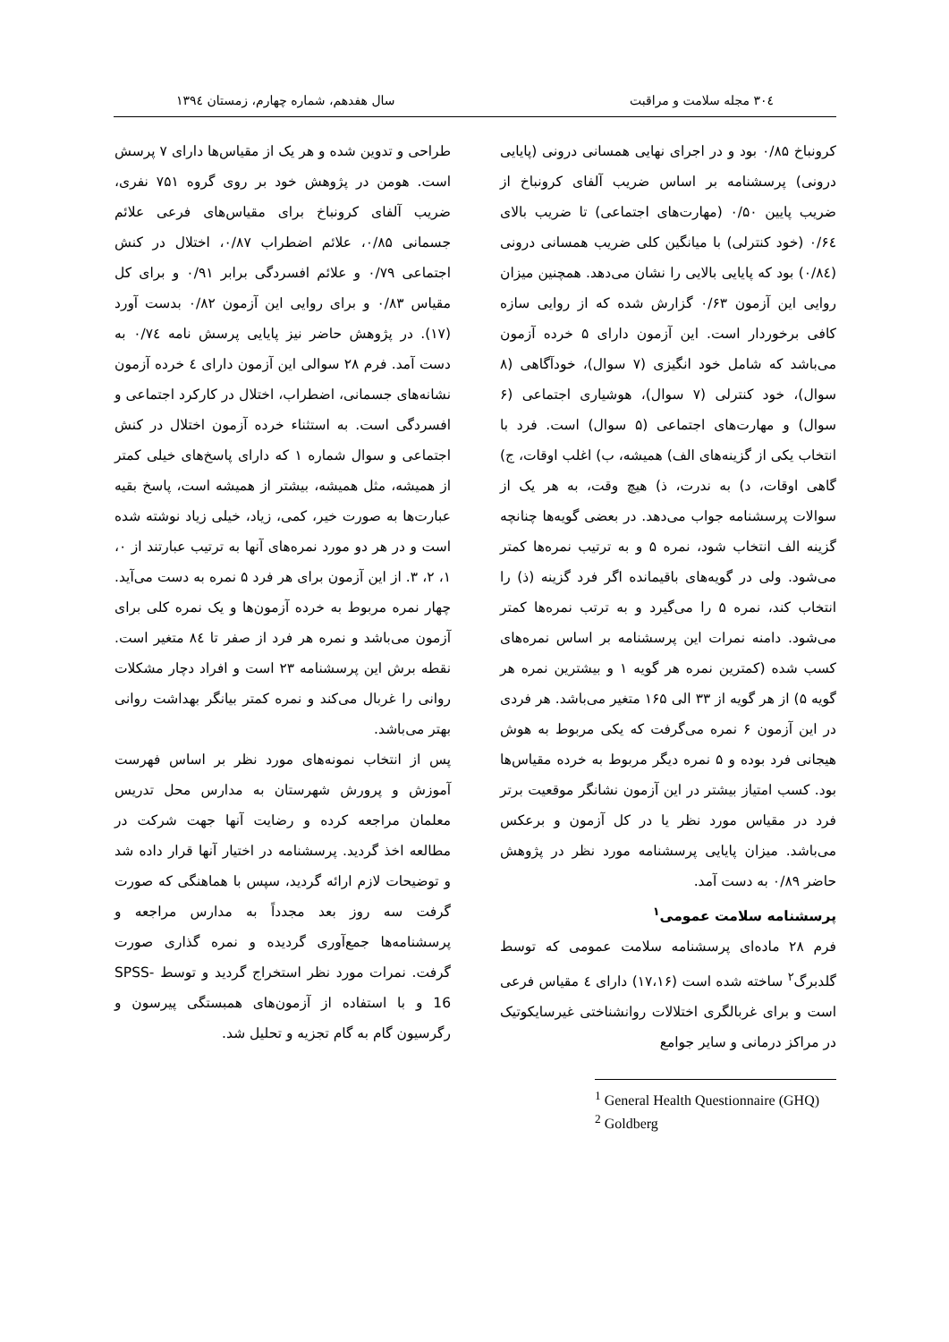۳۰٤ مجله سلامت و مراقبت سال هفدهم، شماره چهارم، زمستان ۱۳۹٤
کرونباخ ۰/۸۵ بود و در اجرای نهایی همسانی درونی (پایایی درونی) پرسشنامه بر اساس ضریب آلفای کرونباخ از ضریب پایین ۰/۵۰ (مهارت‌های اجتماعی) تا ضریب بالای ۰/۶٤ (خود کنترلی) با میانگین کلی ضریب همسانی درونی (۰/۸٤) بود که پایایی بالایی را نشان می‌دهد. همچنین میزان روایی این آزمون ۰/۶۳ گزارش شده که از روایی سازه کافی برخوردار است. این آزمون دارای ۵ خرده آزمون می‌باشد که شامل خود انگیزی (۷ سوال)، خودآگاهی (۸ سوال)، خود کنترلی (۷ سوال)، هوشیاری اجتماعی (۶ سوال) و مهارت‌های اجتماعی (۵ سوال) است. فرد با انتخاب یکی از گزینه‌های الف) همیشه، ب) اغلب اوقات، ج) گاهی اوقات، د) به ندرت، ذ) هیچ وقت، به هر یک از سوالات پرسشنامه جواب می‌دهد. در بعضی گویه‌ها چنانچه گزینه الف انتخاب شود، نمره ۵ و به ترتیب نمره‌ها کمتر می‌شود. ولی در گویه‌های باقیمانده اگر فرد گزینه (ذ) را انتخاب کند، نمره ۵ را می‌گیرد و به ترتب نمره‌ها کمتر می‌شود. دامنه نمرات این پرسشنامه بر اساس نمره‌های کسب شده (کمترین نمره هر گویه ۱ و بیشترین نمره هر گویه ۵) از هر گویه از ۳۳ الی ۱۶۵ متغیر می‌باشد. هر فردی در این آزمون ۶ نمره می‌گرفت که یکی مربوط به هوش هیجانی فرد بوده و ۵ نمره دیگر مربوط به خرده مقیاس‌ها بود. کسب امتیاز بیشتر در این آزمون نشانگر موقعیت برتر فرد در مقیاس مورد نظر یا در کل آزمون و برعکس می‌باشد. میزان پایایی پرسشنامه مورد نظر در پژوهش حاضر ۰/۸۹ به دست آمد.
پرسشنامه سلامت عمومی<sup>۱</sup>
فرم ۲۸ ماده‌ای پرسشنامه سلامت عمومی که توسط گلدبرگ<sup>۲</sup> ساخته شده است (۱۷،۱۶) دارای ٤ مقیاس فرعی است و برای غربالگری اختلالات روانشناختی غیرسایکوتیک در مراکز درمانی و سایر جوامع
<sup>1</sup> General Health Questionnaire (GHQ)
<sup>2</sup> Goldberg
طراحی و تدوین شده و هر یک از مقیاس‌ها دارای ۷ پرسش است. هومن در پژوهش خود بر روی گروه ۷۵۱ نفری، ضریب آلفای کرونباخ برای مقیاس‌های فرعی علائم جسمانی ۰/۸۵، علائم اضطراب ۰/۸۷، اختلال در کنش اجتماعی ۰/۷۹ و علائم افسردگی برابر ۰/۹۱ و برای کل مقیاس ۰/۸۳ و برای روایی این آزمون ۰/۸۲ بدست آورد (۱۷). در پژوهش حاضر نیز پایایی پرسش نامه ۰/۷٤ به دست آمد. فرم ۲۸ سوالی این آزمون دارای ٤ خرده آزمون نشانه‌های جسمانی، اضطراب، اختلال در کارکرد اجتماعی و افسردگی است. به استثناء خرده آزمون اختلال در کنش اجتماعی و سوال شماره ۱ که دارای پاسخ‌های خیلی کمتر از همیشه، مثل همیشه، بیشتر از همیشه است، پاسخ بقیه عبارت‌ها به صورت خیر، کمی، زیاد، خیلی زیاد نوشته شده است و در هر دو مورد نمره‌های آنها به ترتیب عبارتند از ۰، ۱، ۲، ۳. از این آزمون برای هر فرد ۵ نمره به دست می‌آید. چهار نمره مربوط به خرده آزمون‌ها و یک نمره کلی برای آزمون می‌باشد و نمره هر فرد از صفر تا ۸٤ متغیر است. نقطه برش این پرسشنامه ۲۳ است و افراد دچار مشکلات روانی را غربال می‌کند و نمره کمتر بیانگر بهداشت روانی بهتر می‌باشد.
پس از انتخاب نمونه‌های مورد نظر بر اساس فهرست آموزش و پرورش شهرستان به مدارس محل تدریس معلمان مراجعه کرده و رضایت آنها جهت شرکت در مطالعه اخذ گردید. پرسشنامه در اختیار آنها قرار داده شد و توضیحات لازم ارائه گردید، سپس با هماهنگی که صورت گرفت سه روز بعد مجدداً به مدارس مراجعه و پرسشنامه‌ها جمع‌آوری گردیده و نمره گذاری صورت گرفت. نمرات مورد نظر استخراج گردید و توسط SPSS-16 و با استفاده از آزمون‌های همبستگی پیرسون و رگرسیون گام به گام تجزیه و تحلیل شد.